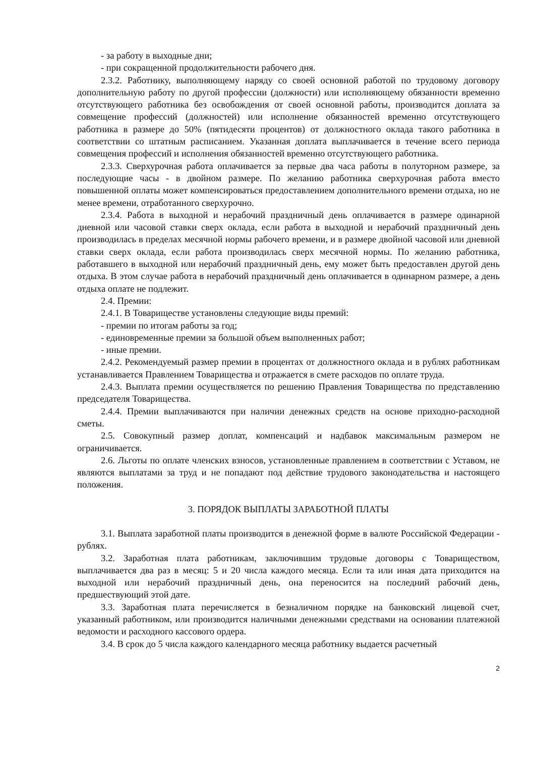- за работу в выходные дни;
- при сокращенной продолжительности рабочего дня.
2.3.2. Работнику, выполняющему наряду со своей основной работой по трудовому договору дополнительную работу по другой профессии (должности) или исполняющему обязанности временно отсутствующего работника без освобождения от своей основной работы, производится доплата за совмещение профессий (должностей) или исполнение обязанностей временно отсутствующего работника в размере до 50% (пятидесяти процентов) от должностного оклада такого работника в соответствии со штатным расписанием. Указанная доплата выплачивается в течение всего периода совмещения профессий и исполнения обязанностей временно отсутствующего работника.
2.3.3. Сверхурочная работа оплачивается за первые два часа работы в полуторном размере, за последующие часы - в двойном размере. По желанию работника сверхурочная работа вместо повышенной оплаты может компенсироваться предоставлением дополнительного времени отдыха, но не менее времени, отработанного сверхурочно.
2.3.4. Работа в выходной и нерабочий праздничный день оплачивается в размере одинарной дневной или часовой ставки сверх оклада, если работа в выходной и нерабочий праздничный день производилась в пределах месячной нормы рабочего времени, и в размере двойной часовой или дневной ставки сверх оклада, если работа производилась сверх месячной нормы. По желанию работника, работавшего в выходной или нерабочий праздничный день, ему может быть предоставлен другой день отдыха. В этом случае работа в нерабочий праздничный день оплачивается в одинарном размере, а день отдыха оплате не подлежит.
2.4. Премии:
2.4.1. В Товариществе установлены следующие виды премий:
- премии по итогам работы за год;
- единовременные премии за большой объем выполненных работ;
- иные премии.
2.4.2. Рекомендуемый размер премии в процентах от должностного оклада и в рублях работникам устанавливается Правлением Товарищества и отражается в смете расходов по оплате труда.
2.4.3. Выплата премии осуществляется по решению Правления Товарищества по представлению председателя Товарищества.
2.4.4. Премии выплачиваются при наличии денежных средств на основе приходно-расходной сметы.
2.5. Совокупный размер доплат, компенсаций и надбавок максимальным размером не ограничивается.
2.6. Льготы по оплате членских взносов, установленные правлением в соответствии с Уставом, не являются выплатами за труд и не попадают под действие трудового законодательства и настоящего положения.
3. ПОРЯДОК ВЫПЛАТЫ ЗАРАБОТНОЙ ПЛАТЫ
3.1. Выплата заработной платы производится в денежной форме в валюте Российской Федерации - рублях.
3.2. Заработная плата работникам, заключившим трудовые договоры с Товариществом, выплачивается два раз в месяц: 5 и 20 числа каждого месяца. Если та или иная дата приходится на выходной или нерабочий праздничный день, она переносится на последний рабочий день, предшествующий этой дате.
3.3. Заработная плата перечисляется в безналичном порядке на банковский лицевой счет, указанный работником, или производится наличными денежными средствами на основании платежной ведомости и расходного кассового ордера.
3.4. В срок до 5 числа каждого календарного месяца работнику выдается расчетный
2